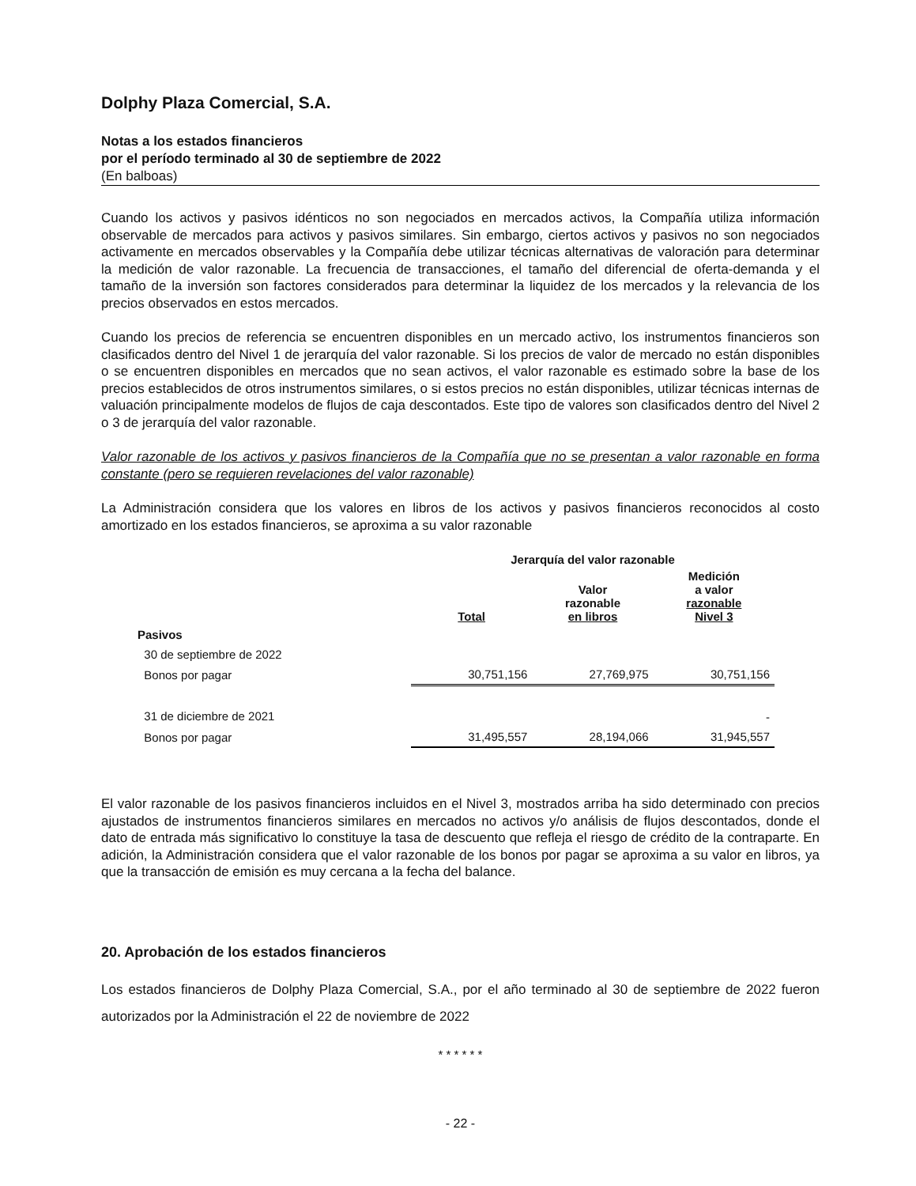Dolphy Plaza Comercial, S.A.
Notas a los estados financieros
por el período terminado al 30 de septiembre de 2022
(En balboas)
Cuando los activos y pasivos idénticos no son negociados en mercados activos, la Compañía utiliza información observable de mercados para activos y pasivos similares. Sin embargo, ciertos activos y pasivos no son negociados activamente en mercados observables y la Compañía debe utilizar técnicas alternativas de valoración para determinar la medición de valor razonable. La frecuencia de transacciones, el tamaño del diferencial de oferta-demanda y el tamaño de la inversión son factores considerados para determinar la liquidez de los mercados y la relevancia de los precios observados en estos mercados.
Cuando los precios de referencia se encuentren disponibles en un mercado activo, los instrumentos financieros son clasificados dentro del Nivel 1 de jerarquía del valor razonable. Si los precios de valor de mercado no están disponibles o se encuentren disponibles en mercados que no sean activos, el valor razonable es estimado sobre la base de los precios establecidos de otros instrumentos similares, o si estos precios no están disponibles, utilizar técnicas internas de valuación principalmente modelos de flujos de caja descontados. Este tipo de valores son clasificados dentro del Nivel 2 o 3 de jerarquía del valor razonable.
Valor razonable de los activos y pasivos financieros de la Compañía que no se presentan a valor razonable en forma constante (pero se requieren revelaciones del valor razonable)
La Administración considera que los valores en libros de los activos y pasivos financieros reconocidos al costo amortizado en los estados financieros, se aproxima a su valor razonable
| | Jerarquía del valor razonable | | |
| --- | --- | --- | --- |
| | Total | Valor razonable en libros | Medición a valor razonable Nivel 3 |
| Pasivos | | | |
| 30 de septiembre de 2022 | | | |
| Bonos por pagar | 30,751,156 | 27,769,975 | 30,751,156 |
| 31 de diciembre de 2021 | | | - |
| Bonos por pagar | 31,495,557 | 28,194,066 | 31,945,557 |
El valor razonable de los pasivos financieros incluidos en el Nivel 3, mostrados arriba ha sido determinado con precios ajustados de instrumentos financieros similares en mercados no activos y/o análisis de flujos descontados, donde el dato de entrada más significativo lo constituye la tasa de descuento que refleja el riesgo de crédito de la contraparte. En adición, la Administración considera que el valor razonable de los bonos por pagar se aproxima a su valor en libros, ya que la transacción de emisión es muy cercana a la fecha del balance.
20. Aprobación de los estados financieros
Los estados financieros de Dolphy Plaza Comercial, S.A., por el año terminado al 30 de septiembre de 2022 fueron autorizados por la Administración el 22 de noviembre de 2022
* * * * * *
- 22 -